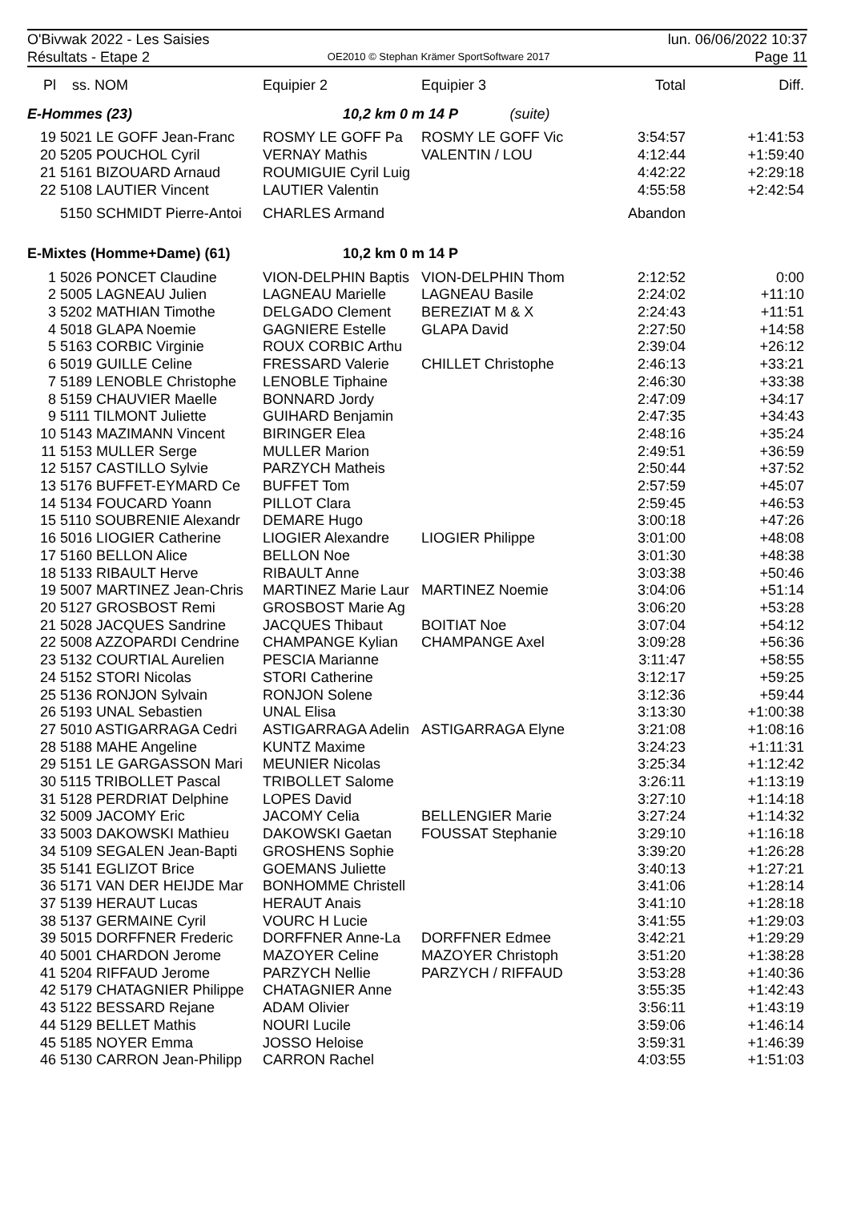O'Bivwak 2022 - Les Saisies
Résultats - Etape 2
OE2010 © Stephan Krämer SportSoftware 2017
lun. 06/06/2022 10:37
Page 11
| Pl | ss. NOM | Equipier 2 | Equipier 3 | Total | Diff. |
| --- | --- | --- | --- | --- | --- |
| E-Hommes (23) | | 10,2 km 0 m 14 P (suite) | | | |
| 19 | 5021 LE GOFF Jean-Franc | ROSMY LE GOFF Pa | ROSMY LE GOFF Vic | 3:54:57 | +1:41:53 |
| 20 | 5205 POUCHOL Cyril | VERNAY Mathis | VALENTIN / LOU | 4:12:44 | +1:59:40 |
| 21 | 5161 BIZOUARD Arnaud | ROUMIGUIE Cyril Luig | | 4:42:22 | +2:29:18 |
| 22 | 5108 LAUTIER Vincent | LAUTIER Valentin | | 4:55:58 | +2:42:54 |
| | 5150 SCHMIDT Pierre-Antoi | CHARLES Armand | | Abandon | |
| E-Mixtes (Homme+Dame) (61) | | 10,2 km 0 m 14 P | | | |
| 1 | 5026 PONCET Claudine | VION-DELPHIN Baptis | VION-DELPHIN Thom | 2:12:52 | 0:00 |
| 2 | 5005 LAGNEAU Julien | LAGNEAU Marielle | LAGNEAU Basile | 2:24:02 | +11:10 |
| 3 | 5202 MATHIAN Timothe | DELGADO Clement | BEREZIAT M & X | 2:24:43 | +11:51 |
| 4 | 5018 GLAPA Noemie | GAGNIERE Estelle | GLAPA David | 2:27:50 | +14:58 |
| 5 | 5163 CORBIC Virginie | ROUX CORBIC Arthu | | 2:39:04 | +26:12 |
| 6 | 5019 GUILLE Celine | FRESSARD Valerie | CHILLET Christophe | 2:46:13 | +33:21 |
| 7 | 5189 LENOBLE Christophe | LENOBLE Tiphaine | | 2:46:30 | +33:38 |
| 8 | 5159 CHAUVIER Maelle | BONNARD Jordy | | 2:47:09 | +34:17 |
| 9 | 5111 TILMONT Juliette | GUIHARD Benjamin | | 2:47:35 | +34:43 |
| 10 | 5143 MAZIMANN Vincent | BIRINGER Elea | | 2:48:16 | +35:24 |
| 11 | 5153 MULLER Serge | MULLER Marion | | 2:49:51 | +36:59 |
| 12 | 5157 CASTILLO Sylvie | PARZYCH Matheis | | 2:50:44 | +37:52 |
| 13 | 5176 BUFFET-EYMARD Ce | BUFFET Tom | | 2:57:59 | +45:07 |
| 14 | 5134 FOUCARD Yoann | PILLOT Clara | | 2:59:45 | +46:53 |
| 15 | 5110 SOUBRENIE Alexandr | DEMARE Hugo | | 3:00:18 | +47:26 |
| 16 | 5016 LIOGIER Catherine | LIOGIER Alexandre | LIOGIER Philippe | 3:01:00 | +48:08 |
| 17 | 5160 BELLON Alice | BELLON Noe | | 3:01:30 | +48:38 |
| 18 | 5133 RIBAULT Herve | RIBAULT Anne | | 3:03:38 | +50:46 |
| 19 | 5007 MARTINEZ Jean-Chris | MARTINEZ Marie Laur | MARTINEZ Noemie | 3:04:06 | +51:14 |
| 20 | 5127 GROSBOST Remi | GROSBOST Marie Ag | | 3:06:20 | +53:28 |
| 21 | 5028 JACQUES Sandrine | JACQUES Thibaut | BOITIAT Noe | 3:07:04 | +54:12 |
| 22 | 5008 AZZOPARDI Cendrine | CHAMPANGE Kylian | CHAMPANGE Axel | 3:09:28 | +56:36 |
| 23 | 5132 COURTIAL Aurelien | PESCIA Marianne | | 3:11:47 | +58:55 |
| 24 | 5152 STORI Nicolas | STORI Catherine | | 3:12:17 | +59:25 |
| 25 | 5136 RONJON Sylvain | RONJON Solene | | 3:12:36 | +59:44 |
| 26 | 5193 UNAL Sebastien | UNAL Elisa | | 3:13:30 | +1:00:38 |
| 27 | 5010 ASTIGARRAGA Cedri | ASTIGARRAGA Adelin | ASTIGARRAGA Elyne | 3:21:08 | +1:08:16 |
| 28 | 5188 MAHE Angeline | KUNTZ Maxime | | 3:24:23 | +1:11:31 |
| 29 | 5151 LE GARGASSON Mari | MEUNIER Nicolas | | 3:25:34 | +1:12:42 |
| 30 | 5115 TRIBOLLET Pascal | TRIBOLLET Salome | | 3:26:11 | +1:13:19 |
| 31 | 5128 PERDRIAT Delphine | LOPES David | | 3:27:10 | +1:14:18 |
| 32 | 5009 JACOMY Eric | JACOMY Celia | BELLENGIER Marie | 3:27:24 | +1:14:32 |
| 33 | 5003 DAKOWSKI Mathieu | DAKOWSKI Gaetan | FOUSSAT Stephanie | 3:29:10 | +1:16:18 |
| 34 | 5109 SEGALEN Jean-Bapti | GROSHENS Sophie | | 3:39:20 | +1:26:28 |
| 35 | 5141 EGLIZOT Brice | GOEMANS Juliette | | 3:40:13 | +1:27:21 |
| 36 | 5171 VAN DER HEIJDE Mar | BONHOMME Christell | | 3:41:06 | +1:28:14 |
| 37 | 5139 HERAUT Lucas | HERAUT Anais | | 3:41:10 | +1:28:18 |
| 38 | 5137 GERMAINE Cyril | VOURC H Lucie | | 3:41:55 | +1:29:03 |
| 39 | 5015 DORFFNER Frederic | DORFFNER Anne-La | DORFFNER Edmee | 3:42:21 | +1:29:29 |
| 40 | 5001 CHARDON Jerome | MAZOYER Celine | MAZOYER Christoph | 3:51:20 | +1:38:28 |
| 41 | 5204 RIFFAUD Jerome | PARZYCH Nellie | PARZYCH / RIFFAUD | 3:53:28 | +1:40:36 |
| 42 | 5179 CHATAGNIER Philippe | CHATAGNIER Anne | | 3:55:35 | +1:42:43 |
| 43 | 5122 BESSARD Rejane | ADAM Olivier | | 3:56:11 | +1:43:19 |
| 44 | 5129 BELLET Mathis | NOURI Lucile | | 3:59:06 | +1:46:14 |
| 45 | 5185 NOYER Emma | JOSSO Heloise | | 3:59:31 | +1:46:39 |
| 46 | 5130 CARRON Jean-Philipp | CARRON Rachel | | 4:03:55 | +1:51:03 |